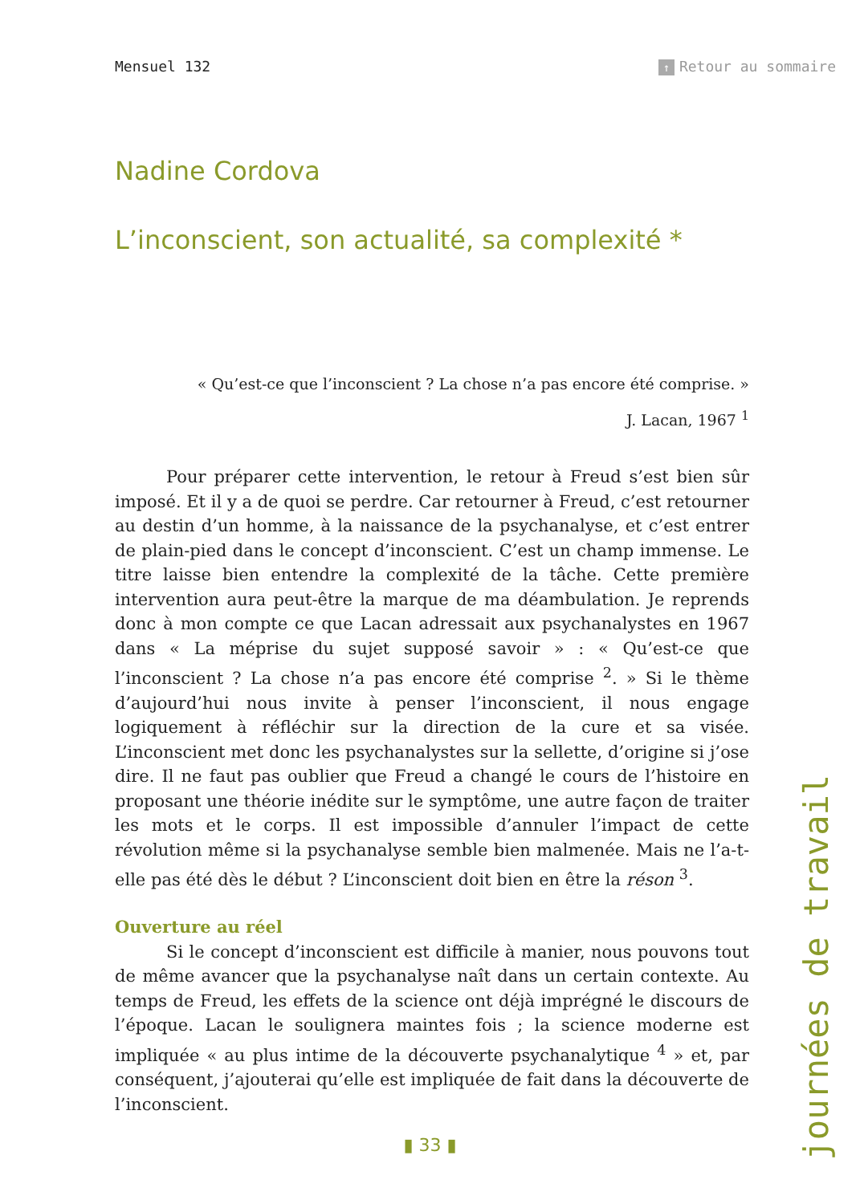Mensuel 132
↑ Retour au sommaire
Nadine Cordova
L’inconscient, son actualité, sa complexité *
« Qu’est-ce que l’inconscient ? La chose n’a pas encore été comprise. »
J. Lacan, 1967 <sup>1</sup>
Pour préparer cette intervention, le retour à Freud s’est bien sûr imposé. Et il y a de quoi se perdre. Car retourner à Freud, c’est retourner au destin d’un homme, à la naissance de la psychanalyse, et c’est entrer de plain-pied dans le concept d’inconscient. C’est un champ immense. Le titre laisse bien entendre la complexité de la tâche. Cette première intervention aura peut-être la marque de ma déambulation. Je reprends donc à mon compte ce que Lacan adressait aux psychanalystes en 1967 dans « La méprise du sujet supposé savoir » : « Qu’est-ce que l’inconscient ? La chose n’a pas encore été comprise <sup>2</sup>. » Si le thème d’aujourd’hui nous invite à penser l’inconscient, il nous engage logiquement à réfléchir sur la direction de la cure et sa visée. L’inconscient met donc les psychanalystes sur la sellette, d’origine si j’ose dire. Il ne faut pas oublier que Freud a changé le cours de l’histoire en proposant une théorie inédite sur le symptôme, une autre façon de traiter les mots et le corps. Il est impossible d’annuler l’impact de cette révolution même si la psychanalyse semble bien malmenée. Mais ne l’a-t-elle pas été dès le début ? L’inconscient doit bien en être la réson <sup>3</sup>.
Ouverture au réel
Si le concept d’inconscient est difficile à manier, nous pouvons tout de même avancer que la psychanalyse naît dans un certain contexte. Au temps de Freud, les effets de la science ont déjà imprégné le discours de l’époque. Lacan le soulignera maintes fois ; la science moderne est impliquée « au plus intime de la découverte psychanalytique <sup>4</sup> » et, par conséquent, j’ajouterai qu’elle est impliquée de fait dans la découverte de l’inconscient.
▮ 33 ▮
journées de travail